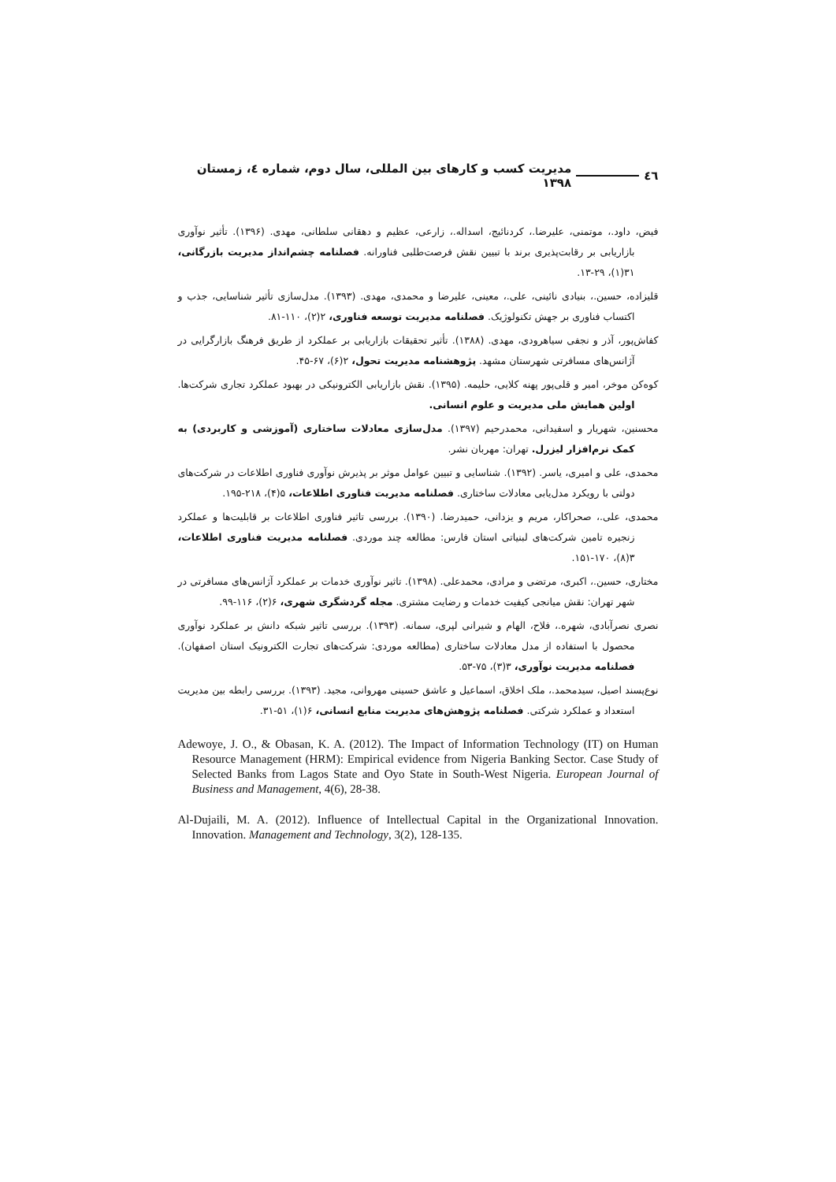٤٦ مدیریت کسب و کارهای بین المللی، سال دوم، شماره ٤، زمستان ١٣٩٨
فیض، داود.، موتمنی، علیرضا.، کردنائیج، اسداله.، زارعی، عظیم و دهقانی سلطانی، مهدی. (۱۳۹۶). تأثیر نوآوری بازاریابی بر رقابت‌پذیری برند با تبیین نقش فرصت‌طلبی فناورانه. فصلنامه چشم‌انداز مدیریت بازرگانی، ۳۱(۱)، ۲۹-۱۳.
قلیزاده، حسین.، بنیادی نائینی، علی.، معینی، علیرضا و محمدی، مهدی. (۱۳۹۳). مدل‌سازی تأثیر شناسایی، جذب و اکتساب فناوری بر جهش تکنولوژیک. فصلنامه مدیریت توسعه فناوری، ۲(۲)، ۱۱۰-۸۱.
کفاش‌پور، آذر و نجفی سیاهرودی، مهدی. (۱۳۸۸). تأثیر تحقیقات بازاریابی بر عملکرد از طریق فرهنگ بازارگرایی در آژانس‌های مسافرتی شهرستان مشهد. پژوهشنامه مدیریت تحول، ۲(۶)، ۶۷-۴۵.
کوه‌کن موخر، امیر و قلی‌پور پهنه کلایی، حلیمه. (۱۳۹۵). نقش بازاریابی الکترونیکی در بهبود عملکرد تجاری شرکت‌ها. اولین همایش ملی مدیریت و علوم انسانی.
محسنین، شهریار و اسفیدانی، محمدرحیم (۱۳۹۷). مدل‌سازی معادلات ساختاری (آموزشی و کاربردی) به کمک نرم‌افزار لیزرل. تهران: مهربان نشر.
محمدی، علی و امیری، یاسر. (۱۳۹۲). شناسایی و تبیین عوامل موثر بر پذیرش نوآوری فناوری اطلاعات در شرکت‌های دولتی با رویکرد مدل‌یابی معادلات ساختاری. فصلنامه مدیریت فناوری اطلاعات، ۵(۴)، ۲۱۸-۱۹۵.
محمدی، علی.، صحراکار، مریم و یزدانی، حمیدرضا. (۱۳۹۰). بررسی تاثیر فناوری اطلاعات بر قابلیت‌ها و عملکرد زنجیره تامین شرکت‌های لبنیاتی استان فارس: مطالعه چند موردی. فصلنامه مدیریت فناوری اطلاعات، ۳(۸)، ۱۷۰-۱۵۱.
مختاری، حسین.، اکبری، مرتضی و مرادی، محمدعلی. (۱۳۹۸). تاثیر نوآوری خدمات بر عملکرد آژانس‌های مسافرتی در شهر تهران: نقش میانجی کیفیت خدمات و رضایت مشتری. مجله گردشگری شهری، ۶(۲)، ۱۱۶-۹۹.
نصری نصرآبادی، شهره.، فلاح، الهام و شیرانی لپری، سمانه. (۱۳۹۳). بررسی تاثیر شبکه دانش بر عملکرد نوآوری محصول با استفاده از مدل معادلات ساختاری (مطالعه موردی: شرکت‌های تجارت الکترونیک استان اصفهان). فصلنامه مدیریت نوآوری، ۳(۳)، ۷۵-۵۳.
نوع‌پسند اصیل، سیدمحمد.، ملک اخلاق، اسماعیل و عاشق حسینی مهروانی، مجید. (۱۳۹۳). بررسی رابطه بین مدیریت استعداد و عملکرد شرکتی. فصلنامه پژوهش‌های مدیریت منابع انسانی، ۶(۱)، ۵۱-۳۱.
Adewoye, J. O., & Obasan, K. A. (2012). The Impact of Information Technology (IT) on Human Resource Management (HRM): Empirical evidence from Nigeria Banking Sector. Case Study of Selected Banks from Lagos State and Oyo State in South-West Nigeria. European Journal of Business and Management, 4(6), 28-38.
Al-Dujaili, M. A. (2012). Influence of Intellectual Capital in the Organizational Innovation. Innovation. Management and Technology, 3(2), 128-135.